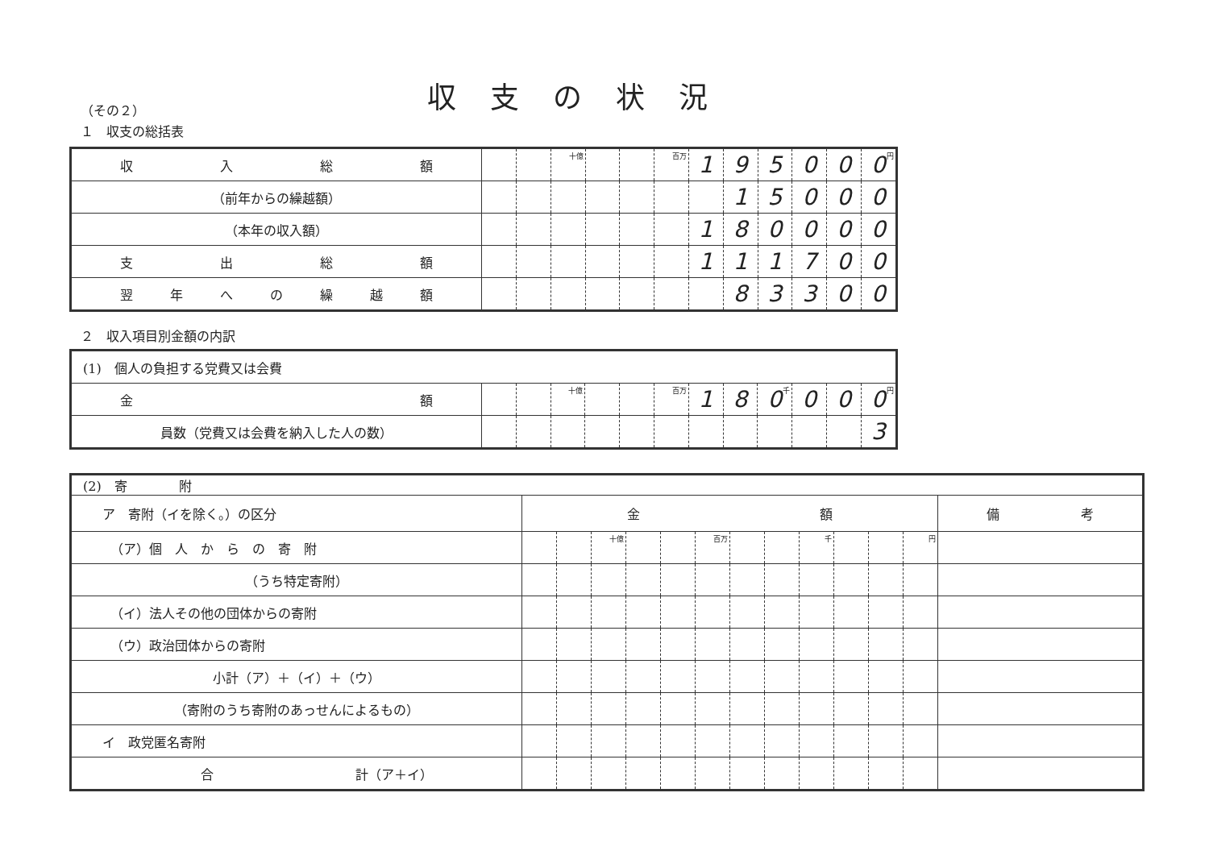収支の状況
（その２）
１　収支の総括表
| 収 入 総 額 | | | 十億 | | | 百万 | 1 | 9 | 5 | 0 | 0 | 0 円 |
| （前年からの繰越額） | | | | | | | | 1 | 5 | 0 | 0 | 0 |
| （本年の収入額） | | | | | | | 1 | 8 | 0 | 0 | 0 | 0 |
| 支 出 総 額 | | | | | | | 1 | 1 | 1 | 7 | 0 | 0 |
| 翌 年 へ の 繰 越 額 | | | | | | | | 8 | 3 | 3 | 0 | 0 |
２　収入項目別金額の内訳
| (1) 個人の負担する党費又は会費 | | | | | | | | | | | | |
| 金 額 | | | 十億 | | | 百万 | 1 | 8 | 0 千 | 0 | 0 | 0 円 |
| 員数（党費又は会費を納入した人の数） | | | | | | | | | | | | 3 |
| (2) 寄 附 | | | | | | | | | | | | | |
| ア 寄附（イを除く。）の区分 | 金 額 | | | | | | | | | | | | 備 考 |
| （ア）個 人 か ら の 寄 附 | | | 十億 | | | 百万 | | | 千 | | | 円 | |
| （うち特定寄附） | | | | | | | | | | | | | |
| （イ）法人その他の団体からの寄附 | | | | | | | | | | | | | |
| （ウ）政治団体からの寄附 | | | | | | | | | | | | | |
| 小計（ア）＋（イ）＋（ウ） | | | | | | | | | | | | | |
| （寄附のうち寄附のあっせんによるもの） | | | | | | | | | | | | | |
| イ 政党匿名寄附 | | | | | | | | | | | | | |
| 合 計（ア＋イ） | | | | | | | | | | | | | |